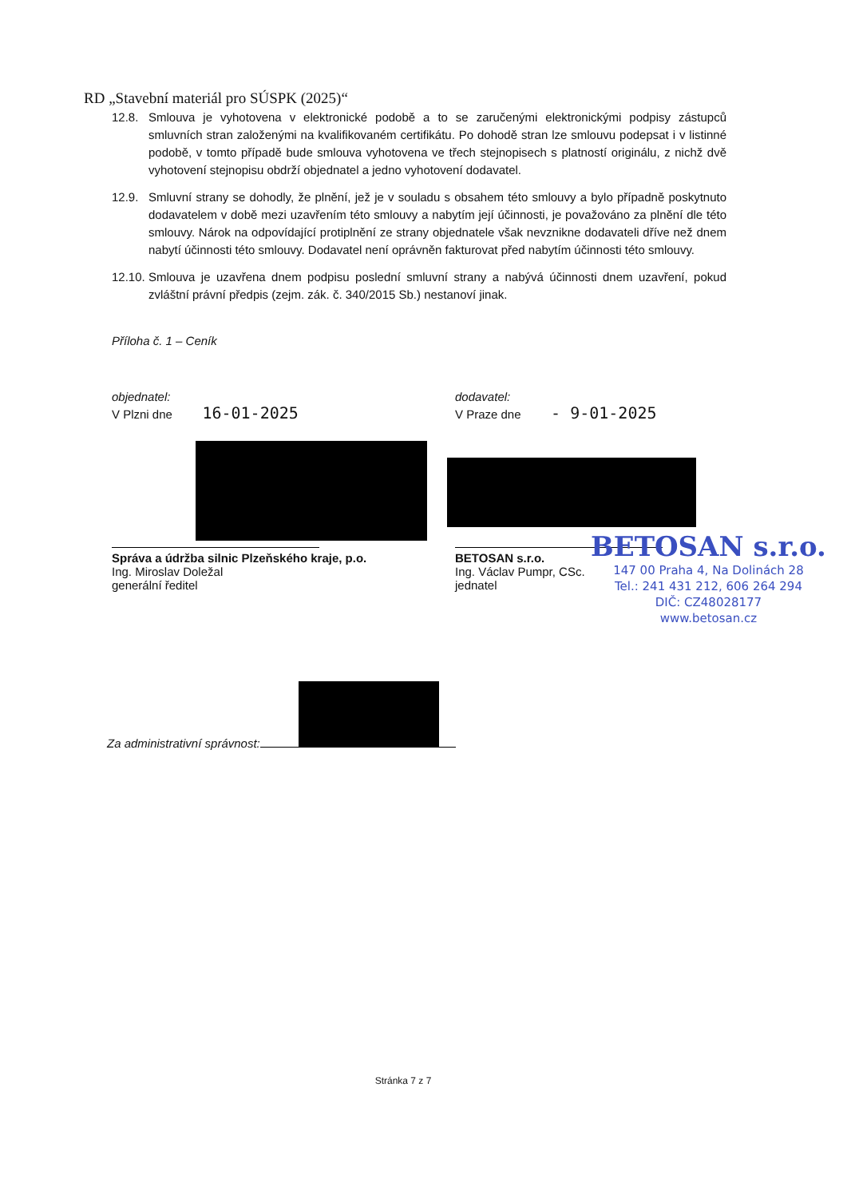RD „Stavební materiál pro SÚSPK (2025)“
12.8. Smlouva je vyhotovena v elektronické podobě a to se zaručenými elektronickými podpisy zástupců smluvních stran založenými na kvalifikovaném certifikátu. Po dohodě stran lze smlouvu podepsat i v listinné podobě, v tomto případě bude smlouva vyhotovena ve třech stejnopisech s platností originálu, z nichž dvě vyhotovení stejnopisu obdrží objednatel a jedno vyhotovení dodavatel.
12.9. Smluvní strany se dohodly, že plnění, jež je v souladu s obsahem této smlouvy a bylo případně poskytnuto dodavatelem v době mezi uzavřením této smlouvy a nabytím její účinnosti, je považováno za plnění dle této smlouvy. Nárok na odpovídající protiplnění ze strany objednatele však nevznikne dodavateli dříve než dnem nabytí účinnosti této smlouvy. Dodavatel není oprávněn fakturovat před nabytím účinnosti této smlouvy.
12.10. Smlouva je uzavřena dnem podpisu poslední smluvní strany a nabývá účinnosti dnem uzavření, pokud zvláštní právní předpis (zejm. zák. č. 340/2015 Sb.) nestanoví jinak.
Příloha č. 1 – Ceník
objednatel:
V Plzni dne 16-01-2025
Správa a údržba silnic Plzeňského kraje, p.o.
Ing. Miroslav Doležal
generální ředitel
dodavatel:
V Praze dne - 9-01-2025
BETOSAN s.r.o.
Ing. Václav Pumpr, CSc.
jednatel
BETOSAN s.r.o.
147 00 Praha 4, Na Dolinách 28
Tel.: 241 431 212, 606 264 294
DIČ: CZ48028177
www.betosan.cz
Za administrativní správnost:
Stránka 7 z 7